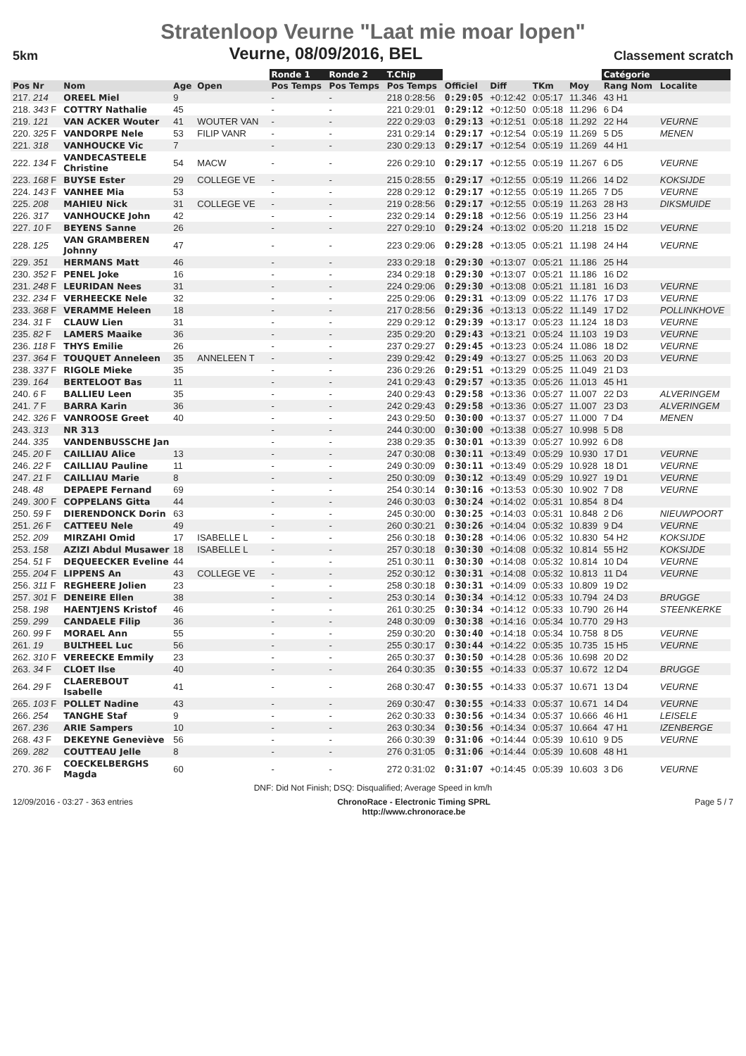Stratenloop Veurne "Laat mie moar lopen"
5km Veurne, 08/09/2016, BEL Classement scratch
| | | | | | Ronde 1 | Ronde 2 | T.Chip | | | | | Catégorie | | |
| --- | --- | --- | --- | --- | --- | --- | --- | --- | --- | --- | --- | --- | --- | --- |
| Pos Nr | Nom | Age | Open | | Pos Temps | Pos Temps | Pos Temps | Officiel | Diff | TKm | Moy | Rang Nom | Localite | |
| 217. 214 | OREEL Miel | 9 | | | - | - | 218 0:28:56 | 0:29:05 | +0:12:42 | 0:05:17 | 11.346 | 43 H1 | | |
| 218. 343 F | COTTRY Nathalie | 45 | | | - | - | 221 0:29:01 | 0:29:12 | +0:12:50 | 0:05:18 | 11.296 | 6 D4 | | |
| 219. 121 | VAN ACKER Wouter | 41 | WOUTER VAN | | - | - | 222 0:29:03 | 0:29:13 | +0:12:51 | 0:05:18 | 11.292 | 22 H4 | VEURNE | |
| 220. 325 F | VANDORPE Nele | 53 | FILIP VANR | | - | - | 231 0:29:14 | 0:29:17 | +0:12:54 | 0:05:19 | 11.269 | 5 D5 | MENEN | |
| 221. 318 | VANHOUCKE Vic | 7 | | | - | - | 230 0:29:13 | 0:29:17 | +0:12:54 | 0:05:19 | 11.269 | 44 H1 | | |
| 222. 134 F | VANDECASTEELE Christine | 54 | MACW | | - | - | 226 0:29:10 | 0:29:17 | +0:12:55 | 0:05:19 | 11.267 | 6 D5 | VEURNE | |
| 223. 168 F | BUYSE Ester | 29 | COLLEGE VE | | - | - | 215 0:28:55 | 0:29:17 | +0:12:55 | 0:05:19 | 11.266 | 14 D2 | KOKSIJDE | |
| 224. 143 F | VANHEE Mia | 53 | | | - | - | 228 0:29:12 | 0:29:17 | +0:12:55 | 0:05:19 | 11.265 | 7 D5 | VEURNE | |
| 225. 208 | MAHIEU Nick | 31 | COLLEGE VE | | - | - | 219 0:28:56 | 0:29:17 | +0:12:55 | 0:05:19 | 11.263 | 28 H3 | DIKSMUIDE | |
| 226. 317 | VANHOUCKE John | 42 | | | - | - | 232 0:29:14 | 0:29:18 | +0:12:56 | 0:05:19 | 11.256 | 23 H4 | | |
| 227. 10 F | BEYENS Sanne | 26 | | | - | - | 227 0:29:10 | 0:29:24 | +0:13:02 | 0:05:20 | 11.218 | 15 D2 | VEURNE | |
| 228. 125 | VAN GRAMBEREN Johnny | 47 | | | - | - | 223 0:29:06 | 0:29:28 | +0:13:05 | 0:05:21 | 11.198 | 24 H4 | VEURNE | |
| 229. 351 | HERMANS Matt | 46 | | | - | - | 233 0:29:18 | 0:29:30 | +0:13:07 | 0:05:21 | 11.186 | 25 H4 | | |
| 230. 352 F | PENEL Joke | 16 | | | - | - | 234 0:29:18 | 0:29:30 | +0:13:07 | 0:05:21 | 11.186 | 16 D2 | | |
| 231. 248 F | LEURIDAN Nees | 31 | | | - | - | 224 0:29:06 | 0:29:30 | +0:13:08 | 0:05:21 | 11.181 | 16 D3 | VEURNE | |
| 232. 234 F | VERHEECKE Nele | 32 | | | - | - | 225 0:29:06 | 0:29:31 | +0:13:09 | 0:05:22 | 11.176 | 17 D3 | VEURNE | |
| 233. 368 F | VERAMME Heleen | 18 | | | - | - | 217 0:28:56 | 0:29:36 | +0:13:13 | 0:05:22 | 11.149 | 17 D2 | POLLINKHOVE | |
| 234. 31 F | CLAUW Lien | 31 | | | - | - | 229 0:29:12 | 0:29:39 | +0:13:17 | 0:05:23 | 11.124 | 18 D3 | VEURNE | |
| 235. 82 F | LAMERS Maaike | 36 | | | - | - | 235 0:29:20 | 0:29:43 | +0:13:21 | 0:05:24 | 11.103 | 19 D3 | VEURNE | |
| 236. 118 F | THYS Emilie | 26 | | | - | - | 237 0:29:27 | 0:29:45 | +0:13:23 | 0:05:24 | 11.086 | 18 D2 | VEURNE | |
| 237. 364 F | TOUQUET Anneleen | 35 | ANNELEEN T | | - | - | 239 0:29:42 | 0:29:49 | +0:13:27 | 0:05:25 | 11.063 | 20 D3 | VEURNE | |
| 238. 337 F | RIGOLE Mieke | 35 | | | - | - | 236 0:29:26 | 0:29:51 | +0:13:29 | 0:05:25 | 11.049 | 21 D3 | | |
| 239. 164 | BERTELOOT Bas | 11 | | | - | - | 241 0:29:43 | 0:29:57 | +0:13:35 | 0:05:26 | 11.013 | 45 H1 | | |
| 240. 6 F | BALLIEU Leen | 35 | | | - | - | 240 0:29:43 | 0:29:58 | +0:13:36 | 0:05:27 | 11.007 | 22 D3 | ALVERINGEM | |
| 241. 7 F | BARRA Karin | 36 | | | - | - | 242 0:29:43 | 0:29:58 | +0:13:36 | 0:05:27 | 11.007 | 23 D3 | ALVERINGEM | |
| 242. 326 F | VANROOSE Greet | 40 | | | - | - | 243 0:29:50 | 0:30:00 | +0:13:37 | 0:05:27 | 11.000 | 7 D4 | MENEN | |
| 243. 313 | NR 313 | | | | - | - | 244 0:30:00 | 0:30:00 | +0:13:38 | 0:05:27 | 10.998 | 5 D8 | | |
| 244. 335 | VANDENBUSSCHE Jan | | | | - | - | 238 0:29:35 | 0:30:01 | +0:13:39 | 0:05:27 | 10.992 | 6 D8 | | |
| 245. 20 F | CAILLIAU Alice | 13 | | | - | - | 247 0:30:08 | 0:30:11 | +0:13:49 | 0:05:29 | 10.930 | 17 D1 | VEURNE | |
| 246. 22 F | CAILLIAU Pauline | 11 | | | - | - | 249 0:30:09 | 0:30:11 | +0:13:49 | 0:05:29 | 10.928 | 18 D1 | VEURNE | |
| 247. 21 F | CAILLIAU Marie | 8 | | | - | - | 250 0:30:09 | 0:30:12 | +0:13:49 | 0:05:29 | 10.927 | 19 D1 | VEURNE | |
| 248. 48 | DEPAEPE Fernand | 69 | | | - | - | 254 0:30:14 | 0:30:16 | +0:13:53 | 0:05:30 | 10.902 | 7 D8 | VEURNE | |
| 249. 300 F | COPPELANS Gitta | 44 | | | - | - | 246 0:30:03 | 0:30:24 | +0:14:02 | 0:05:31 | 10.854 | 8 D4 | | |
| 250. 59 F | DIERENDONCK Dorin | 63 | | | - | - | 245 0:30:00 | 0:30:25 | +0:14:03 | 0:05:31 | 10.848 | 2 D6 | NIEUWPOORT | |
| 251. 26 F | CATTEEU Nele | 49 | | | - | - | 260 0:30:21 | 0:30:26 | +0:14:04 | 0:05:32 | 10.839 | 9 D4 | VEURNE | |
| 252. 209 | MIRZAHI Omid | 17 | ISABELLE L | | - | - | 256 0:30:18 | 0:30:28 | +0:14:06 | 0:05:32 | 10.830 | 54 H2 | KOKSIJDE | |
| 253. 158 | AZIZI Abdul Musawer | 18 | ISABELLE L | | - | - | 257 0:30:18 | 0:30:30 | +0:14:08 | 0:05:32 | 10.814 | 55 H2 | KOKSIJDE | |
| 254. 51 F | DEQUEECKER Eveline | 44 | | | - | - | 251 0:30:11 | 0:30:30 | +0:14:08 | 0:05:32 | 10.814 | 10 D4 | VEURNE | |
| 255. 204 F | LIPPENS An | 43 | COLLEGE VE | | - | - | 252 0:30:12 | 0:30:31 | +0:14:08 | 0:05:32 | 10.813 | 11 D4 | VEURNE | |
| 256. 311 F | REGHEERE Jolien | 23 | | | - | - | 258 0:30:18 | 0:30:31 | +0:14:09 | 0:05:33 | 10.809 | 19 D2 | | |
| 257. 301 F | DENEIRE Ellen | 38 | | | - | - | 253 0:30:14 | 0:30:34 | +0:14:12 | 0:05:33 | 10.794 | 24 D3 | BRUGGE | |
| 258. 198 | HAENTJENS Kristof | 46 | | | - | - | 261 0:30:25 | 0:30:34 | +0:14:12 | 0:05:33 | 10.790 | 26 H4 | STEENKERKE | |
| 259. 299 | CANDAELE Filip | 36 | | | - | - | 248 0:30:09 | 0:30:38 | +0:14:16 | 0:05:34 | 10.770 | 29 H3 | | |
| 260. 99 F | MORAEL Ann | 55 | | | - | - | 259 0:30:20 | 0:30:40 | +0:14:18 | 0:05:34 | 10.758 | 8 D5 | VEURNE | |
| 261. 19 | BULTHEEL Luc | 56 | | | - | - | 255 0:30:17 | 0:30:44 | +0:14:22 | 0:05:35 | 10.735 | 15 H5 | VEURNE | |
| 262. 310 F | VEREECKE Emmily | 23 | | | - | - | 265 0:30:37 | 0:30:50 | +0:14:28 | 0:05:36 | 10.698 | 20 D2 | | |
| 263. 34 F | CLOET Ilse | 40 | | | - | - | 264 0:30:35 | 0:30:55 | +0:14:33 | 0:05:37 | 10.672 | 12 D4 | BRUGGE | |
| 264. 29 F | CLAEREBOUT Isabelle | 41 | | | - | - | 268 0:30:47 | 0:30:55 | +0:14:33 | 0:05:37 | 10.671 | 13 D4 | VEURNE | |
| 265. 103 F | POLLET Nadine | 43 | | | - | - | 269 0:30:47 | 0:30:55 | +0:14:33 | 0:05:37 | 10.671 | 14 D4 | VEURNE | |
| 266. 254 | TANGHE Staf | 9 | | | - | - | 262 0:30:33 | 0:30:56 | +0:14:34 | 0:05:37 | 10.666 | 46 H1 | LEISELE | |
| 267. 236 | ARIE Sampers | 10 | | | - | - | 263 0:30:34 | 0:30:56 | +0:14:34 | 0:05:37 | 10.664 | 47 H1 | IZENBERGE | |
| 268. 43 F | DEKEYNE Geneviève | 56 | | | - | - | 266 0:30:39 | 0:31:06 | +0:14:44 | 0:05:39 | 10.610 | 9 D5 | VEURNE | |
| 269. 282 | COUTTEAU Jelle | 8 | | | - | - | 276 0:31:05 | 0:31:06 | +0:14:44 | 0:05:39 | 10.608 | 48 H1 | | |
| 270. 36 F | COECKELBERGHS Magda | 60 | | | - | - | 272 0:31:02 | 0:31:07 | +0:14:45 | 0:05:39 | 10.603 | 3 D6 | VEURNE | |
DNF: Did Not Finish; DSQ: Disqualified; Average Speed in km/h
12/09/2016 - 03:27 - 363 entries ChronoRace - Electronic Timing SPRL
http://www.chronorace.be Page 5 / 7